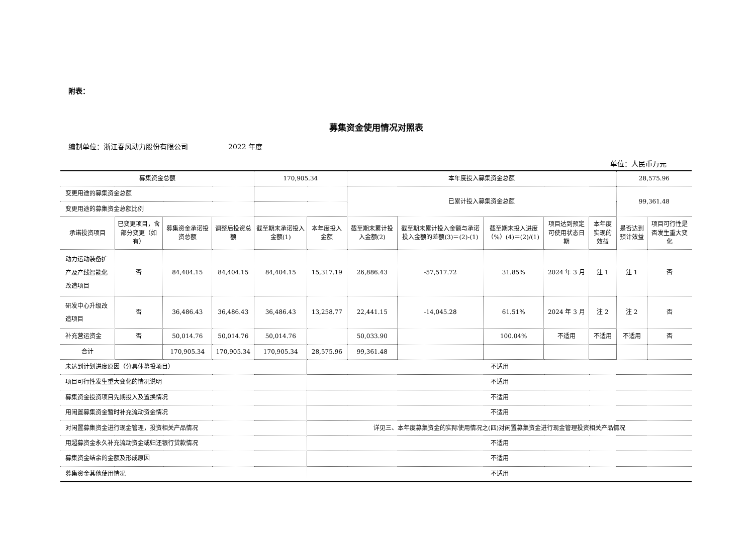附表：
募集资金使用情况对照表
编制单位：浙江春风动力股份有限公司 2022 年度
单位：人民币万元
| 募集资金总额 | | | | 170,905.34 | | 本年度投入募集资金总额 | | | | | 28,575.96 | |
| 变更用途的募集资金总额 | | | | | | 已累计投入募集资金总额 | | | | | 99,361.48 | |
| 变更用途的募集资金总额比例 | | | | | | | | | | | | |
| 承诺投资项目 | 已变更项目，含部分变更（如有） | 募集资金承诺投资总额 | 调整后投资总额 | 截至期末承诺投入金额(1) | 本年度投入金额 | 截至期末累计投入金额(2) | 截至期末累计投入金额与承诺投入金额的差额(3)＝(2)-(1) | 截至期末投入进度（%）(4)＝(2)/(1) | 项目达到预定可使用状态日期 | 本年度实现的效益 | 是否达到预计效益 | 项目可行性是否发生重大变化 |
| 动力运动装备扩产及产线智能化改造项目 | 否 | 84,404.15 | 84,404.15 | 84,404.15 | 15,317.19 | 26,886.43 | -57,517.72 | 31.85% | 2024 年 3 月 | 注 1 | 注 1 | 否 |
| 研发中心升级改造项目 | 否 | 36,486.43 | 36,486.43 | 36,486.43 | 13,258.77 | 22,441.15 | -14,045.28 | 61.51% | 2024 年 3 月 | 注 2 | 注 2 | 否 |
| 补充营运资金 | 否 | 50,014.76 | 50,014.76 | 50,014.76 | | 50,033.90 | | 100.04% | 不适用 | 不适用 | 不适用 | 否 |
| 合计 | | 170,905.34 | 170,905.34 | 170,905.34 | 28,575.96 | 99,361.48 | | | | | | |
| 未达到计划进度原因（分具体募投项目） | | | | | 不适用 | | | | | | | |
| 项目可行性发生重大变化的情况说明 | | | | | 不适用 | | | | | | | |
| 募集资金投资项目先期投入及置换情况 | | | | | 不适用 | | | | | | | |
| 用闲置募集资金暂时补充流动资金情况 | | | | | 不适用 | | | | | | | |
| 对闲置募集资金进行现金管理，投资相关产品情况 | | | | | 详见三、本年度募集资金的实际使用情况之(四)对闲置募集资金进行现金管理投资相关产品情况 | | | | | | | |
| 用超募资金永久补充流动资金或归还银行贷款情况 | | | | | 不适用 | | | | | | | |
| 募集资金结余的金额及形成原因 | | | | | 不适用 | | | | | | | |
| 募集资金其他使用情况 | | | | | 不适用 | | | | | | | |